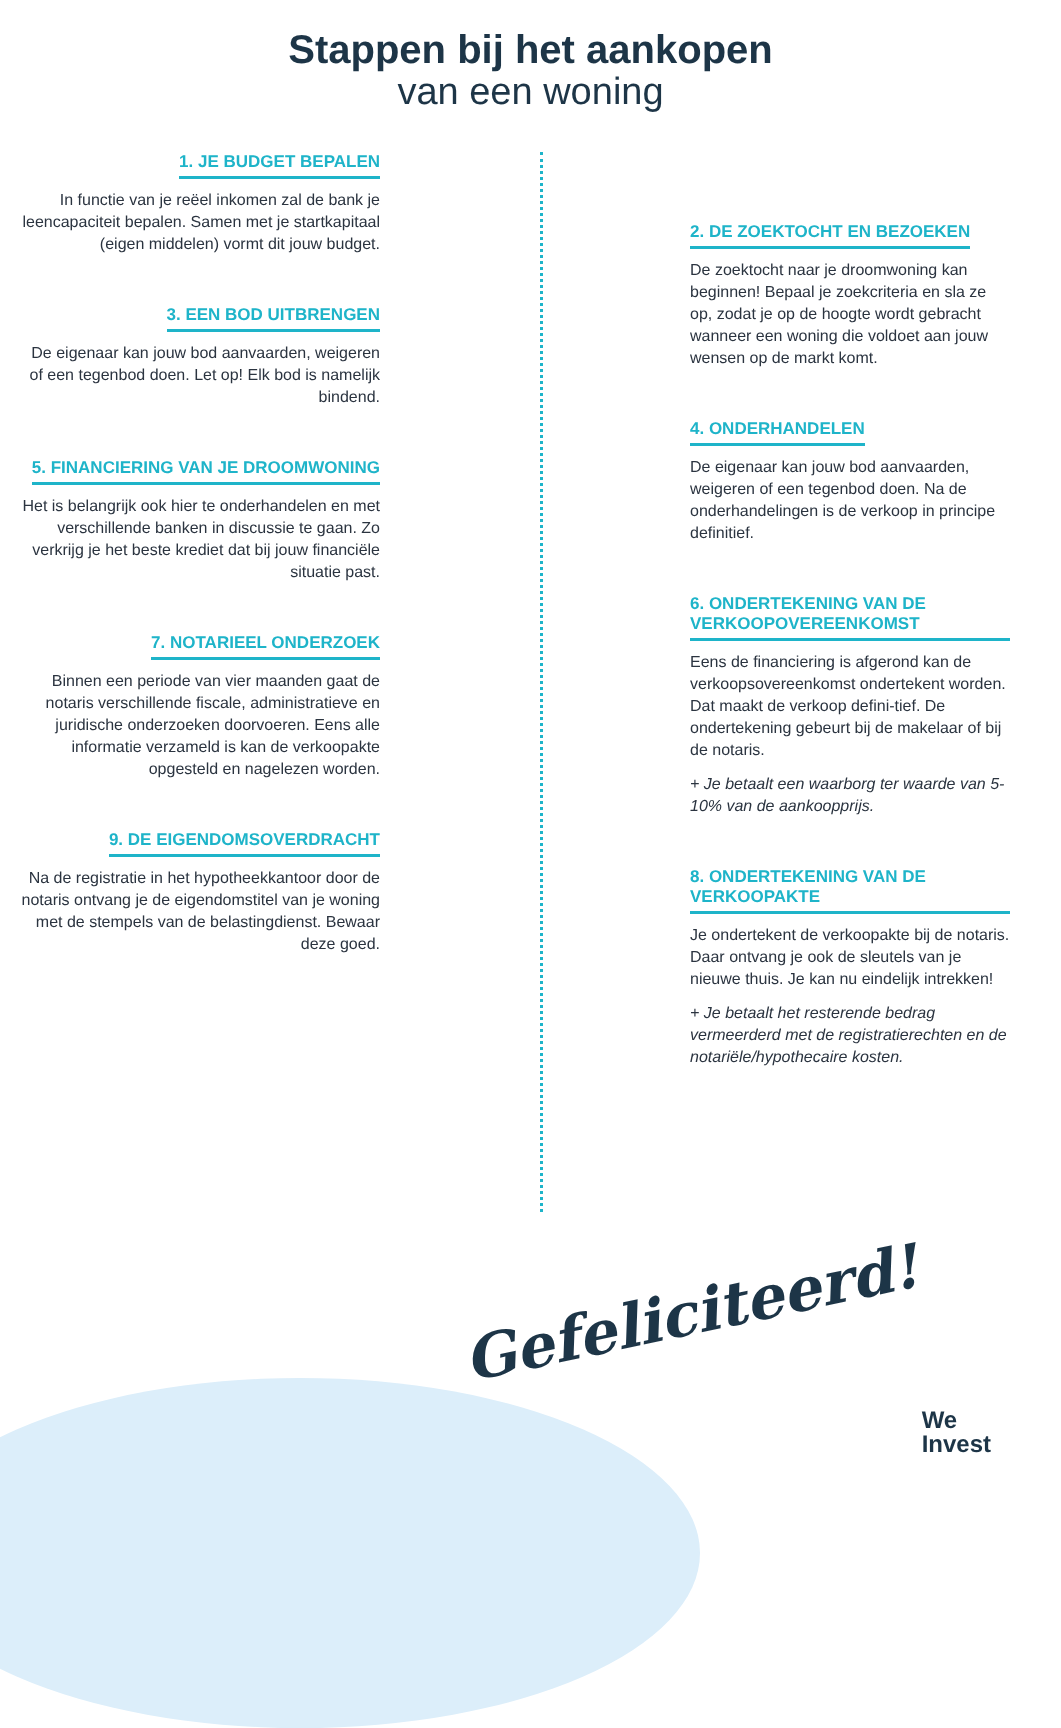Stappen bij het aankopen
van een woning
1. JE BUDGET BEPALEN
In functie van je reëel inkomen zal de bank je leencapaciteit bepalen. Samen met je startkapitaal (eigen middelen) vormt dit jouw budget.
3. EEN BOD UITBRENGEN
De eigenaar kan jouw bod aanvaarden, weigeren of een tegenbod doen. Let op! Elk bod is namelijk bindend.
5. FINANCIERING VAN JE DROOMWONING
Het is belangrijk ook hier te onderhandelen en met verschillende banken in discussie te gaan. Zo verkrijg je het beste krediet dat bij jouw financiële situatie past.
7. NOTARIEEL ONDERZOEK
Binnen een periode van vier maanden gaat de notaris verschillende fiscale, administratieve en juridische onderzoeken doorvoeren. Eens alle informatie verzameld is kan de verkoopakte opgesteld en nagelezen worden.
9. DE EIGENDOMSOVERDRACHT
Na de registratie in het hypotheekkantoor door de notaris ontvang je de eigendomstitel van je woning met de stempels van de belastingdienst. Bewaar deze goed.
2. DE ZOEKTOCHT EN BEZOEKEN
De zoektocht naar je droomwoning kan beginnen! Bepaal je zoekcriteria en sla ze op, zodat je op de hoogte wordt gebracht wanneer een woning die voldoet aan jouw wensen op de markt komt.
4. ONDERHANDELEN
De eigenaar kan jouw bod aanvaarden, weigeren of een tegenbod doen. Na de onderhandelingen is de verkoop in principe definitief.
6. ONDERTEKENING VAN DE VERKOOPOVEREENKOMST
Eens de financiering is afgerond kan de verkoopsovereenkomst ondertekent worden. Dat maakt de verkoop defini-tief. De ondertekening gebeurt bij de makelaar of bij de notaris.
+ Je betaalt een waarborg ter waarde van 5-10% van de aankoopprijs.
8. ONDERTEKENING VAN DE VERKOOPAKTE
Je ondertekent de verkoopakte bij de notaris. Daar ontvang je ook de sleutels van je nieuwe thuis. Je kan nu eindelijk intrekken!
+ Je betaalt het resterende bedrag vermeerderd met de registratierechten en de notariële/hypothecaire kosten.
Gefeliciteerd!
We
Invest